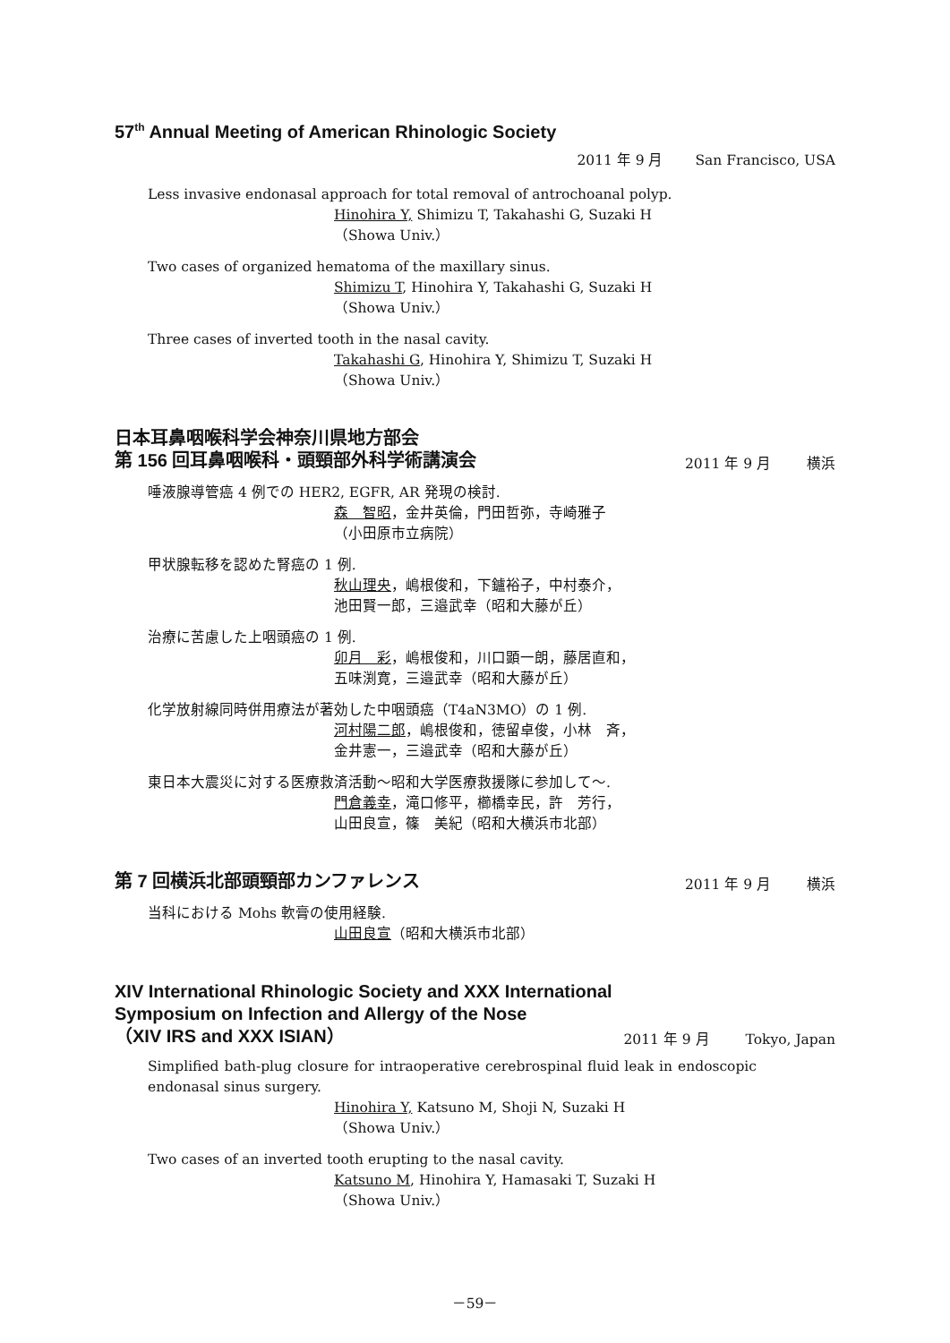57<sup>th</sup> Annual Meeting of American Rhinologic Society
2011 年 9 月 San Francisco, USA
Less invasive endonasal approach for total removal of antrochoanal polyp.
Hinohira Y, Shimizu T, Takahashi G, Suzaki H
（Showa Univ.）
Two cases of organized hematoma of the maxillary sinus.
Shimizu T, Hinohira Y, Takahashi G, Suzaki H
（Showa Univ.）
Three cases of inverted tooth in the nasal cavity.
Takahashi G, Hinohira Y, Shimizu T, Suzaki H
（Showa Univ.）
日本耳鼻咽喉科学会神奈川県地方部会
第 156 回耳鼻咽喉科・頭頸部外科学術講演会
2011 年 9 月 横浜
唾液腺導管癌 4 例での HER2, EGFR, AR 発現の検討.
森　智昭，金井英倫，門田哲弥，寺崎雅子
（小田原市立病院）
甲状腺転移を認めた腎癌の 1 例.
秋山理央，嶋根俊和，下鑪裕子，中村泰介，
池田賢一郎，三邉武幸（昭和大藤が丘）
治療に苦慮した上咽頭癌の 1 例.
卯月　彩，嶋根俊和，川口顕一朗，藤居直和，
五味渕寛，三邉武幸（昭和大藤が丘）
化学放射線同時併用療法が著効した中咽頭癌（T4aN3MO）の 1 例.
河村陽二郎，嶋根俊和，徳留卓俊，小林　斉，
金井憲一，三邉武幸（昭和大藤が丘）
東日本大震災に対する医療救済活動～昭和大学医療救援隊に参加して～.
門倉義幸，滝口修平，櫛橋幸民，許　芳行，
山田良宣，篠　美紀（昭和大横浜市北部）
第 7 回横浜北部頭頸部カンファレンス
2011 年 9 月 横浜
当科における Mohs 軟膏の使用経験.
山田良宣（昭和大横浜市北部）
XIV International Rhinologic Society and XXX International
Symposium on Infection and Allergy of the Nose
（XIV IRS and XXX ISIAN）
2011 年 9 月 Tokyo, Japan
Simplified bath-plug closure for intraoperative cerebrospinal fluid leak in endoscopic endonasal sinus surgery.
Hinohira Y, Katsuno M, Shoji N, Suzaki H
（Showa Univ.）
Two cases of an inverted tooth erupting to the nasal cavity.
Katsuno M, Hinohira Y, Hamasaki T, Suzaki H
（Showa Univ.）
－59－